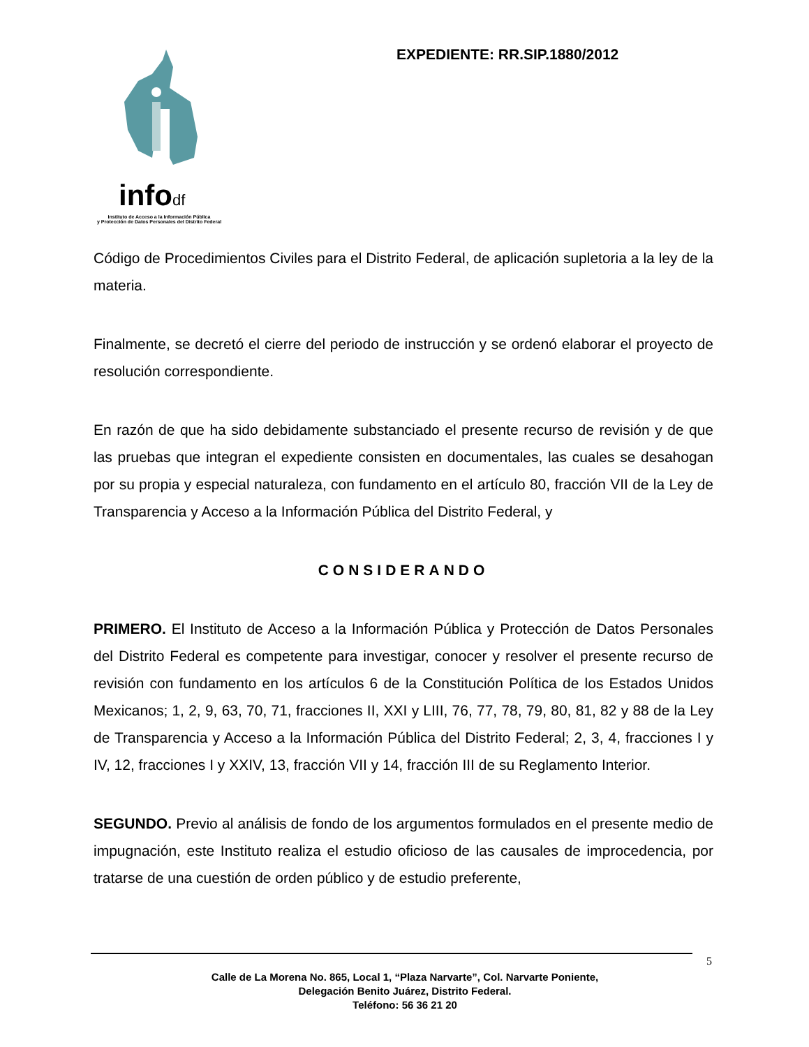infodf
Instituto de Acceso a la Información Pública
y Protección de Datos Personales del Distrito Federal
EXPEDIENTE: RR.SIP.1880/2012
Código de Procedimientos Civiles para el Distrito Federal, de aplicación supletoria a la ley de la materia.
Finalmente, se decretó el cierre del periodo de instrucción y se ordenó elaborar el proyecto de resolución correspondiente.
En razón de que ha sido debidamente substanciado el presente recurso de revisión y de que las pruebas que integran el expediente consisten en documentales, las cuales se desahogan por su propia y especial naturaleza, con fundamento en el artículo 80, fracción VII de la Ley de Transparencia y Acceso a la Información Pública del Distrito Federal, y
CONSIDERANDO
PRIMERO. El Instituto de Acceso a la Información Pública y Protección de Datos Personales del Distrito Federal es competente para investigar, conocer y resolver el presente recurso de revisión con fundamento en los artículos 6 de la Constitución Política de los Estados Unidos Mexicanos; 1, 2, 9, 63, 70, 71, fracciones II, XXI y LIII, 76, 77, 78, 79, 80, 81, 82 y 88 de la Ley de Transparencia y Acceso a la Información Pública del Distrito Federal; 2, 3, 4, fracciones I y IV, 12, fracciones I y XXIV, 13, fracción VII y 14, fracción III de su Reglamento Interior.
SEGUNDO. Previo al análisis de fondo de los argumentos formulados en el presente medio de impugnación, este Instituto realiza el estudio oficioso de las causales de improcedencia, por tratarse de una cuestión de orden público y de estudio preferente,
5
Calle de La Morena No. 865, Local 1, “Plaza Narvarte”, Col. Narvarte Poniente,
Delegación Benito Juárez, Distrito Federal.
Teléfono: 56 36 21 20